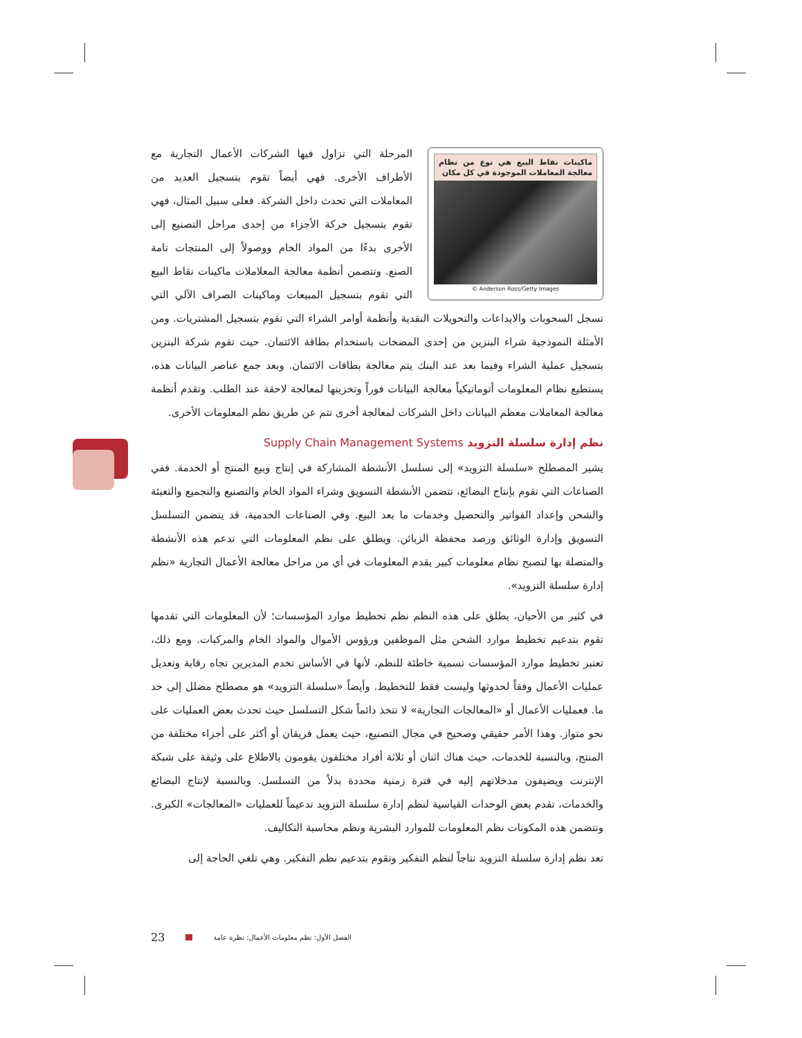ماكينات نقاط البيع هي نوع من نظام معالجة المعاملات الموجودة في كل مكان
© Anderson Ross/Getty Images
المرحلة التي تزاول فيها الشركات الأعمال التجارية مع الأطراف الأخرى. فهي أيضاً تقوم بتسجيل العديد من المعاملات التي تحدث داخل الشركة. فعلى سبيل المثال، فهي تقوم بتسجيل حركة الأجزاء من إحدى مراحل التصنيع إلى الأخرى بدءًا من المواد الخام ووصولاً إلى المنتجات تامة الصنع. وتتضمن أنظمة معالجة المعلاملات ماكينات نقاط البيع التي تقوم بتسجيل المبيعات وماكينات الصراف الآلي التي تسجل السحوبات والايداعات والتحويلات النقدية وأنظمة أوامر الشراء التي تقوم بتسجيل المشتريات. ومن الأمثلة النموذجية شراء البنزين من إحدى المضخات باستخدام بطاقة الائتمان. حيث تقوم شركة البنزين بتسجيل عملية الشراء وفيما بعد عند البنك يتم معالجة بطاقات الائتمان. وبعد جمع عناصر البيانات هذه، يستطيع نظام المعلومات أتوماتيكياً معالجة البيانات فوراً وتخزينها لمعالجة لاحقة عند الطلب. وتقدم أنظمة معالجة المعاملات معظم البيانات داخل الشركات لمعالجة أخرى تتم عن طريق نظم المعلومات الأخرى.
نظم إدارة سلسلة التزويد Supply Chain Management Systems
يشير المصطلح «سلسلة التزويد» إلى تسلسل الأنشطة المشاركة في إنتاج وبيع المنتج أو الخدمة. ففي الصناعات التي تقوم بإنتاج البضائع، تتضمن الأنشطة التسويق وشراء المواد الخام والتصنيع والتجميع والتعبئة والشحن وإعداد الفواتير والتحصيل وخدمات ما بعد البيع. وفي الصناعات الخدمية، قد يتضمن التسلسل التسويق وإدارة الوثائق ورصد محفظة الزبائن. ويطلق على نظم المعلومات التي تدعم هذه الأنشطة والمتصلة بها لتصبح نظام معلومات كبير يقدم المعلومات في أي من مراحل معالجة الأعمال التجارية «نظم إدارة سلسلة التزويد».
في كثير من الأحيان، يطلق على هذه النظم نظم تخطيط موارد المؤسسات؛ لأن المعلومات التي تقدمها تقوم بتدعيم تخطيط موارد الشحن مثل الموظفين ورؤوس الأموال والمواد الخام والمركبات. ومع ذلك، تعتبر تخطيط موارد المؤسسات تسمية خاطئة للنظم، لأنها في الأساس تخدم المديرين تجاه رقابة وتعديل عمليات الأعمال وفقاً لحدوثها وليست فقط للتخطيط. وأيضاً «سلسلة التزويد» هو مصطلح مضلل إلى حد ما. فعمليات الأعمال أو «المعالجات التجارية» لا تتخذ دائماً شكل التسلسل حيث تحدث بعض العمليات على نحو متواز. وهذا الأمر حقيقي وصحيح في مجال التصنيع، حيث يعمل فريقان أو أكثر على أجزاء مختلفة من المنتج، وبالنسبة للخدمات، حيث هناك اثنان أو ثلاثة أفراد مختلفون يقومون بالاطلاع على وثيقة على شبكة الإنترنت ويضيفون مدخلاتهم إليه في فترة زمنية محددة بدلاً من التسلسل. وبالنسبة لإنتاج البضائع والخدمات، تقدم بعض الوحدات القياسية لنظم إدارة سلسلة التزويد تدعيماً للعمليات «المعالجات» الكبرى. وتتضمن هذه المكونات نظم المعلومات للموارد البشرية ونظم محاسبة التكاليف.
تعد نظم إدارة سلسلة التزويد نتاجاً لنظم التفكير وتقوم بتدعيم نظم التفكير. وهي تلغي الحاجة إلى
23 الفصل الأول: نظم معلومات الأعمال: نظرة عامة